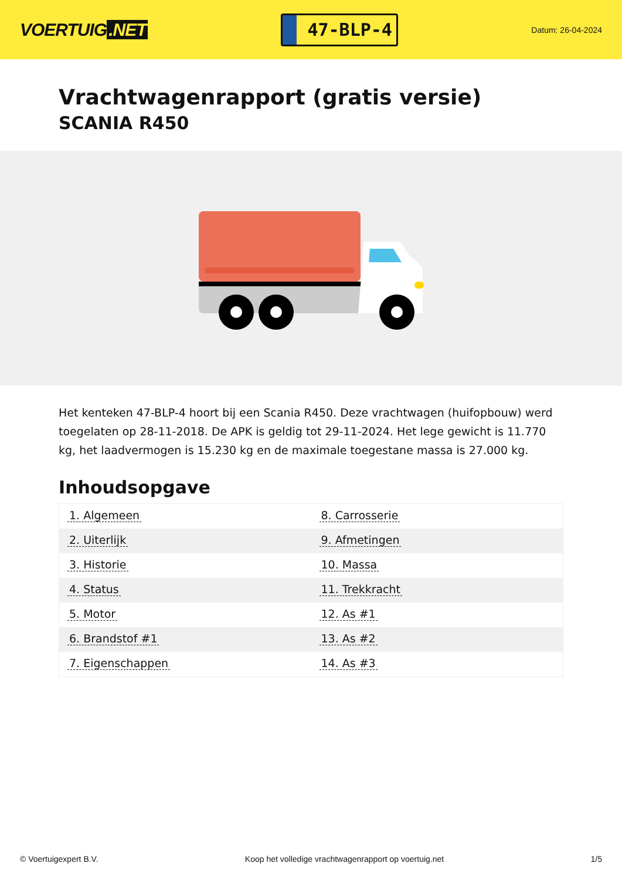VOERTUIG.NET
47-BLP-4
Datum: 26-04-2024
Vrachtwagenrapport (gratis versie)
SCANIA R450
Het kenteken 47-BLP-4 hoort bij een Scania R450. Deze vrachtwagen (huifopbouw) werd toegelaten op 28-11-2018. De APK is geldig tot 29-11-2024. Het lege gewicht is 11.770 kg, het laadvermogen is 15.230 kg en de maximale toegestane massa is 27.000 kg.
Inhoudsopgave
| 1. Algemeen | 8. Carrosserie |
| 2. Uiterlijk | 9. Afmetingen |
| 3. Historie | 10. Massa |
| 4. Status | 11. Trekkracht |
| 5. Motor | 12. As #1 |
| 6. Brandstof #1 | 13. As #2 |
| 7. Eigenschappen | 14. As #3 |
© Voertuigexpert B.V. Koop het volledige vrachtwagenrapport op voertuig.net 1/5